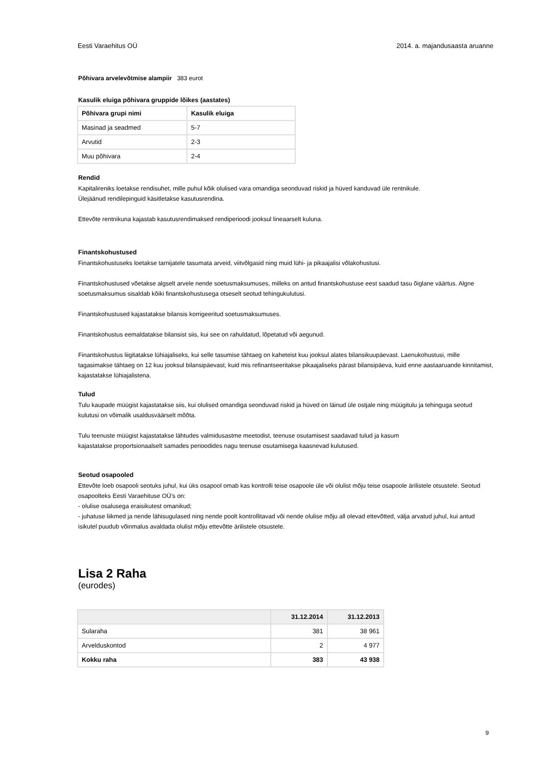Eesti Varaehitus OÜ 2014. a. majandusaasta aruanne
Põhivara arvelevõtmise alampiir 383 eurot
Kasulik eluiga põhivara gruppide lõikes (aastates)
| Põhivara grupi nimi | Kasulik eluiga |
| --- | --- |
| Masinad ja seadmed | 5-7 |
| Arvutid | 2-3 |
| Muu põhivara | 2-4 |
Rendid
Kapitalireniks loetakse rendisuhet, mille puhul kõik olulised vara omandiga seonduvad riskid ja hüved kanduvad üle rentnikule.
Ülejäänud rendilepinguid käsitletakse kasutusrendina.
Ettevõte rentnikuna kajastab kasutusrendimaksed rendiperioodi jooksul lineaarselt kuluna.
Finantskohustused
Finantskohustuseks loetakse tarnijatele tasumata arveid, viitvõlgasid ning muid lühi- ja pikaajalisi võlakohustusi.
Finantskohustused võetakse algselt arvele nende soetusmaksumuses, milleks on antud finantskohustuse eest saadud tasu õiglane väärtus. Algne soetusmaksumus sisaldab kõiki finantskohustusega otseselt seotud tehingukulutusi.
Finantskohustused kajastatakse bilansis korrigeeritud soetusmaksumuses.
Finantskohustus eemaldatakse bilansist siis, kui see on rahuldatud, lõpetatud või aegunud.
Finantskohustus liigitatakse lühiajaliseks, kui selle tasumise tähtaeg on kaheteist kuu jooksul alates bilansikuupäevast. Laenukohustusi, mille tagasimakse tähtaeg on 12 kuu jooksul bilansipäevast, kuid mis refinantseeritakse pikaajaliseks pärast bilansipäeva, kuid enne aastaaruande kinnitamist, kajastatakse lühiajalistena.
Tulud
Tulu kaupade müügist kajastatakse siis, kui olulised omandiga seonduvad riskid ja hüved on läinud üle ostjale ning müügitulu ja tehinguga seotud kulutusi on võimalik usaldusväärselt mõõta.
Tulu teenuste müügist kajastatakse lähtudes valmidusastme meetodist, teenuse osutamisest saadavad tulud ja kasum
kajastatakse proportsionaalselt samades perioodides nagu teenuse osutamisega kaasnevad kulutused.
Seotud osapooled
Ettevõte loeb osapooli seotuks juhul, kui üks osapool omab kas kontrolli teise osapoole üle või olulist mõju teise osapoole ärilistele otsustele. Seotud osapoolteks Eesti Varaehituse OÜ’s on:
- olulise osalusega eraisikutest omanikud;
- juhatuse liikmed ja nende lähisugulased ning nende poolt kontrollitavad või nende olulise mõju all olevad ettevõtted, välja arvatud juhul, kui antud isikutel puudub võinmalus avaldada olulist mõju ettevõtte ärilistele otsustele.
Lisa 2 Raha
(eurodes)
| | 31.12.2014 | 31.12.2013 |
| --- | --- | --- |
| Sularaha | 381 | 38 961 |
| Arvelduskontod | 2 | 4 977 |
| Kokku raha | 383 | 43 938 |
9